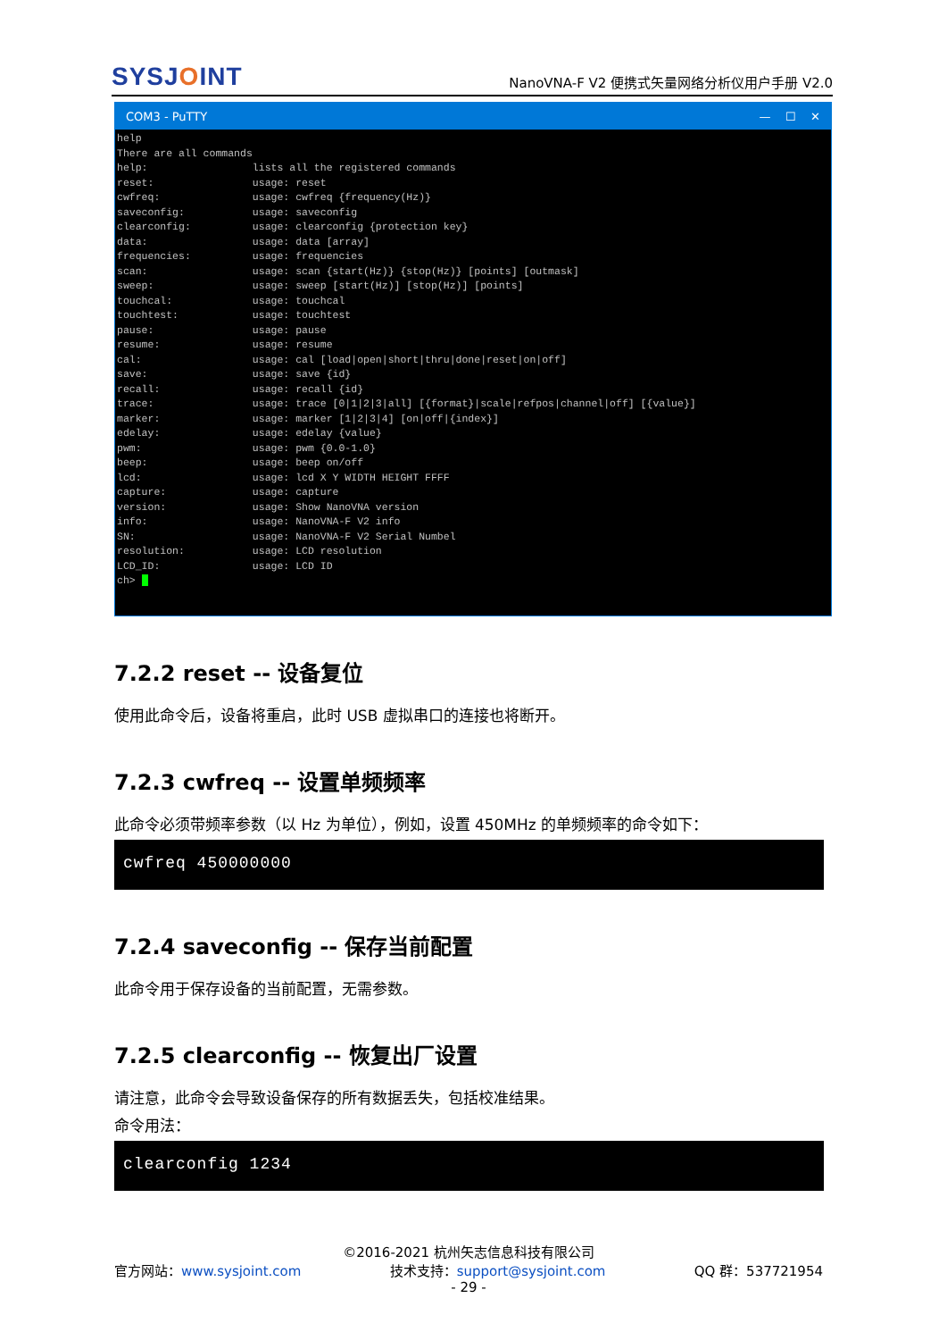SYSJOINT
NanoVNA-F V2 便携式矢量网络分析仪用户手册 V2.0
COM3 - PuTTY — ☐ ✕
help There are all commands help: lists all the registered commands reset: usage: reset cwfreq: usage: cwfreq {frequency(Hz)} saveconfig: usage: saveconfig clearconfig: usage: clearconfig {protection key} data: usage: data [array] frequencies: usage: frequencies scan: usage: scan {start(Hz)} {stop(Hz)} [points] [outmask] sweep: usage: sweep [start(Hz)] [stop(Hz)] [points] touchcal: usage: touchcal touchtest: usage: touchtest pause: usage: pause resume: usage: resume cal: usage: cal [load|open|short|thru|done|reset|on|off] save: usage: save {id} recall: usage: recall {id} trace: usage: trace [0|1|2|3|all] [{format}|scale|refpos|channel|off] [{value}] marker: usage: marker [1|2|3|4] [on|off|{index}] edelay: usage: edelay {value} pwm: usage: pwm {0.0-1.0} beep: usage: beep on/off lcd: usage: lcd X Y WIDTH HEIGHT FFFF capture: usage: capture version: usage: Show NanoVNA version info: usage: NanoVNA-F V2 info SN: usage: NanoVNA-F V2 Serial Numbel resolution: usage: LCD resolution LCD_ID: usage: LCD ID ch>
7.2.2 reset -- 设备复位
使用此命令后，设备将重启，此时 USB 虚拟串口的连接也将断开。
7.2.3 cwfreq -- 设置单频频率
此命令必须带频率参数（以 Hz 为单位），例如，设置 450MHz 的单频频率的命令如下：
cwfreq 450000000
7.2.4 saveconfig -- 保存当前配置
此命令用于保存设备的当前配置，无需参数。
7.2.5 clearconfig -- 恢复出厂设置
请注意，此命令会导致设备保存的所有数据丢失，包括校准结果。
命令用法：
clearconfig 1234
©2016-2021 杭州矢志信息科技有限公司
官方网站：www.sysjoint.com 技术支持：support@sysjoint.com QQ 群：537721954
- 29 -